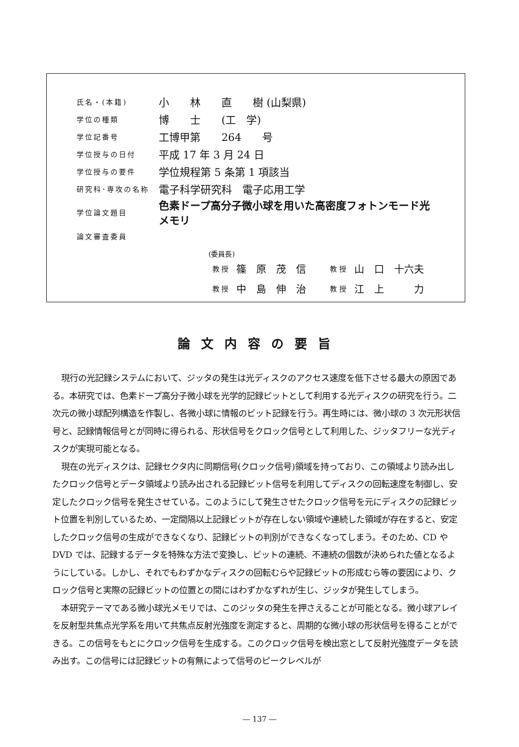| 氏名・(本籍) | 小 林 直 樹 (山梨県) |
| 学位の種類 | 博 士 (工 学) |
| 学位記番号 | 工博甲第 264 号 |
| 学位授与の日付 | 平成 17 年 3 月 24 日 |
| 学位授与の要件 | 学位規程第 5 条第 1 項該当 |
| 研究科･専攻の名称 | 電子科学研究科 電子応用工学 |
| 学位論文題目 | 色素ドープ高分子微小球を用いた高密度フォトンモード光 メモリ |
| 論文審査委員 | |
(委員長)
| 教 授 | 篠 原 茂 信 | 教 授 | 山 口 十六夫 |
| 教 授 | 中 島 伸 治 | 教 授 | 江 上 力 |
論文内容の要旨
現行の光記録システムにおいて、ジッタの発生は光ディスクのアクセス速度を低下させる最大の原因である。本研究では、色素ドープ高分子微小球を光学的記録ピットとして利用する光ディスクの研究を行う。二次元の微小球配列構造を作製し、各微小球に情報のビット記録を行う。再生時には、微小球の 3 次元形状信号と、記録情報信号とが同時に得られる、形状信号をクロック信号として利用した、ジッタフリーな光ディスクが実現可能となる。
現在の光ディスクは、記録セクタ内に同期信号(クロック信号)領域を持っており、この領域より読み出したクロック信号とデータ領域より読み出される記録ビット信号を利用してディスクの回転速度を制御し、安定したクロック信号を発生させている。このようにして発生させたクロック信号を元にディスクの記録ビット位置を判別しているため、一定間隔以上記録ビットが存在しない領域や連続した領域が存在すると、安定したクロック信号の生成ができなくなり、記録ビットの判別ができなくなってしまう。そのため、CD や DVD では、記録するデータを特殊な方法で変換し、ビットの連続、不連続の個数が決められた値となるようにしている。しかし、それでもわずかなディスクの回転むらや記録ビットの形成むら等の要因により、クロック信号と実際の記録ビットの位置との間にはわずかなずれが生じ、ジッタが発生してしまう。
本研究テーマである微小球光メモリでは、このジッタの発生を押さえることが可能となる。微小球アレイを反射型共焦点光学系を用いて共焦点反射光強度を測定すると、周期的な微小球の形状信号を得ることができる。この信号をもとにクロック信号を生成する。このクロック信号を検出窓として反射光強度データを読み出す。この信号には記録ビットの有無によって信号のピークレベルが
― 137 ―